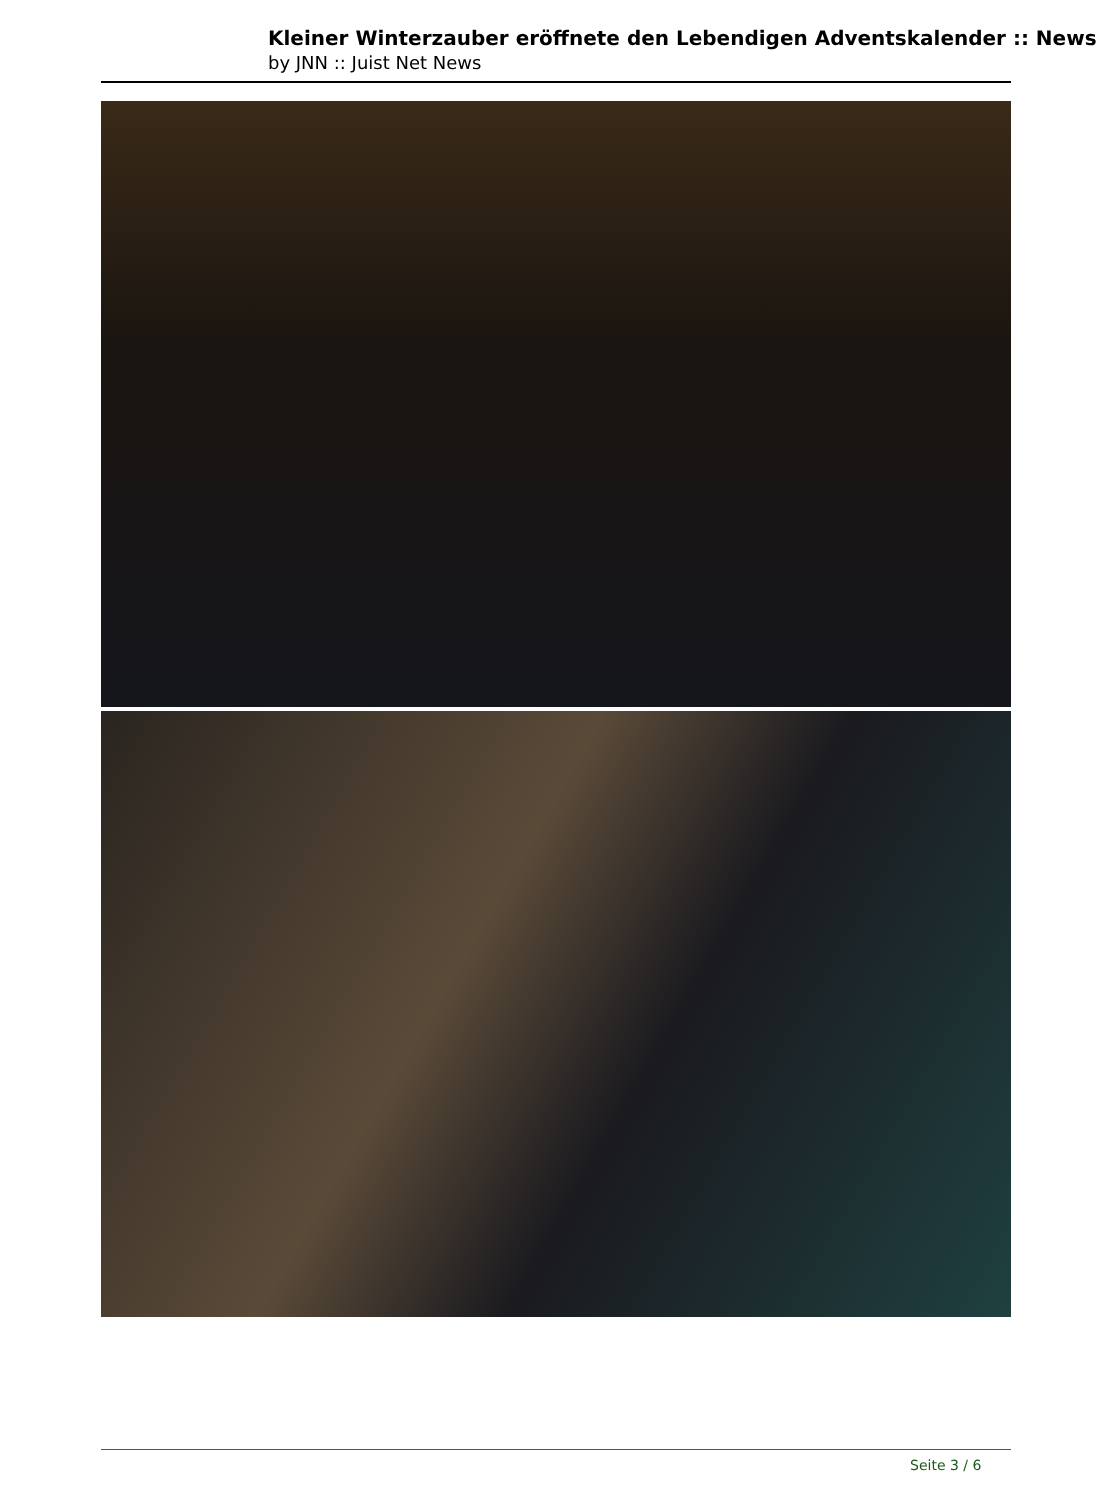Kleiner Winterzauber eröffnete den Lebendigen Adventskalender :: News
by JNN :: Juist Net News
Seite 3 / 6